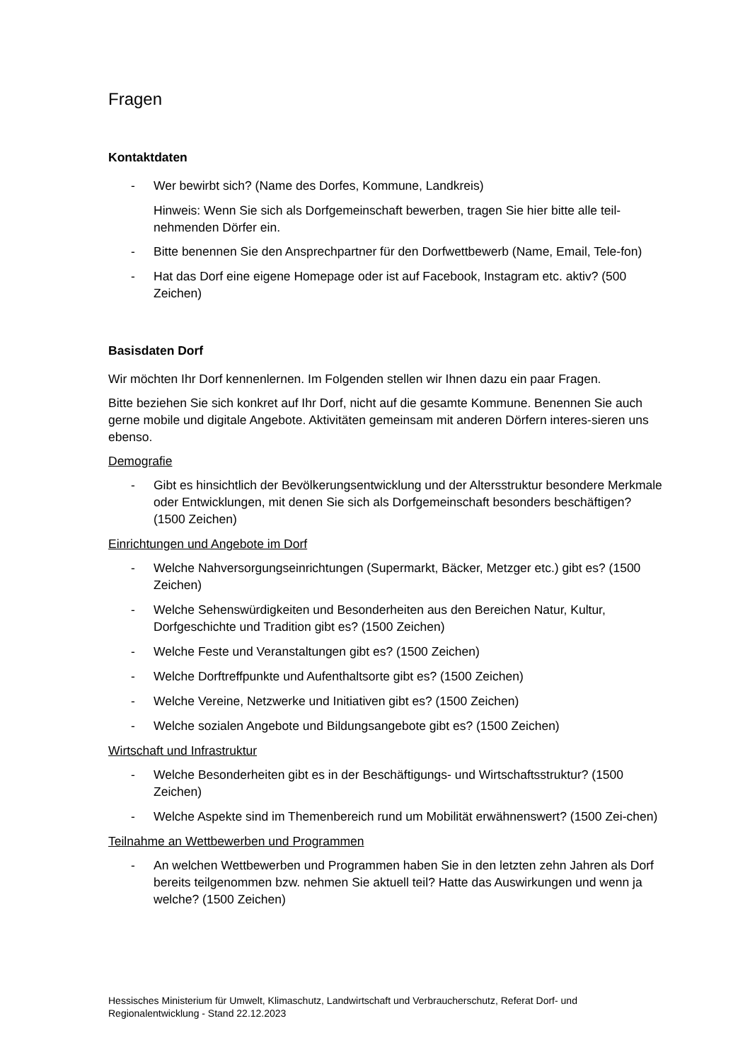Fragen
Kontaktdaten
- Wer bewirbt sich? (Name des Dorfes, Kommune, Landkreis)
Hinweis: Wenn Sie sich als Dorfgemeinschaft bewerben, tragen Sie hier bitte alle teil-nehmenden Dörfer ein.
- Bitte benennen Sie den Ansprechpartner für den Dorfwettbewerb (Name, Email, Tele-fon)
- Hat das Dorf eine eigene Homepage oder ist auf Facebook, Instagram etc. aktiv? (500 Zeichen)
Basisdaten Dorf
Wir möchten Ihr Dorf kennenlernen. Im Folgenden stellen wir Ihnen dazu ein paar Fragen.
Bitte beziehen Sie sich konkret auf Ihr Dorf, nicht auf die gesamte Kommune. Benennen Sie auch gerne mobile und digitale Angebote. Aktivitäten gemeinsam mit anderen Dörfern interes-sieren uns ebenso.
Demografie
- Gibt es hinsichtlich der Bevölkerungsentwicklung und der Altersstruktur besondere Merkmale oder Entwicklungen, mit denen Sie sich als Dorfgemeinschaft besonders beschäftigen? (1500 Zeichen)
Einrichtungen und Angebote im Dorf
- Welche Nahversorgungseinrichtungen (Supermarkt, Bäcker, Metzger etc.) gibt es? (1500 Zeichen)
- Welche Sehenswürdigkeiten und Besonderheiten aus den Bereichen Natur, Kultur, Dorfgeschichte und Tradition gibt es? (1500 Zeichen)
- Welche Feste und Veranstaltungen gibt es? (1500 Zeichen)
- Welche Dorftreffpunkte und Aufenthaltsorte gibt es? (1500 Zeichen)
- Welche Vereine, Netzwerke und Initiativen gibt es? (1500 Zeichen)
- Welche sozialen Angebote und Bildungsangebote gibt es? (1500 Zeichen)
Wirtschaft und Infrastruktur
- Welche Besonderheiten gibt es in der Beschäftigungs- und Wirtschaftsstruktur? (1500 Zeichen)
- Welche Aspekte sind im Themenbereich rund um Mobilität erwähnenswert? (1500 Zei-chen)
Teilnahme an Wettbewerben und Programmen
- An welchen Wettbewerben und Programmen haben Sie in den letzten zehn Jahren als Dorf bereits teilgenommen bzw. nehmen Sie aktuell teil? Hatte das Auswirkungen und wenn ja welche? (1500 Zeichen)
Hessisches Ministerium für Umwelt, Klimaschutz, Landwirtschaft und Verbraucherschutz, Referat Dorf- und Regionalentwicklung - Stand 22.12.2023